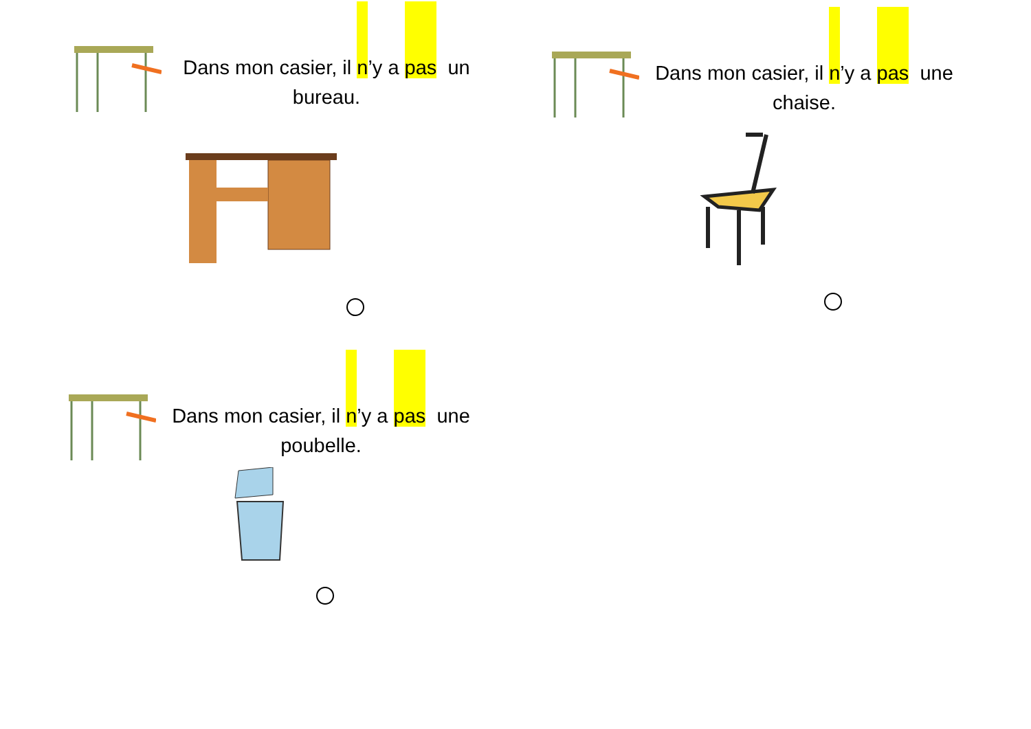Dans mon casier, il n’y a pas un bureau. Dans mon casier, il n’y a pas une chaise.
Dans mon casier, il n’y a pas une poubelle.